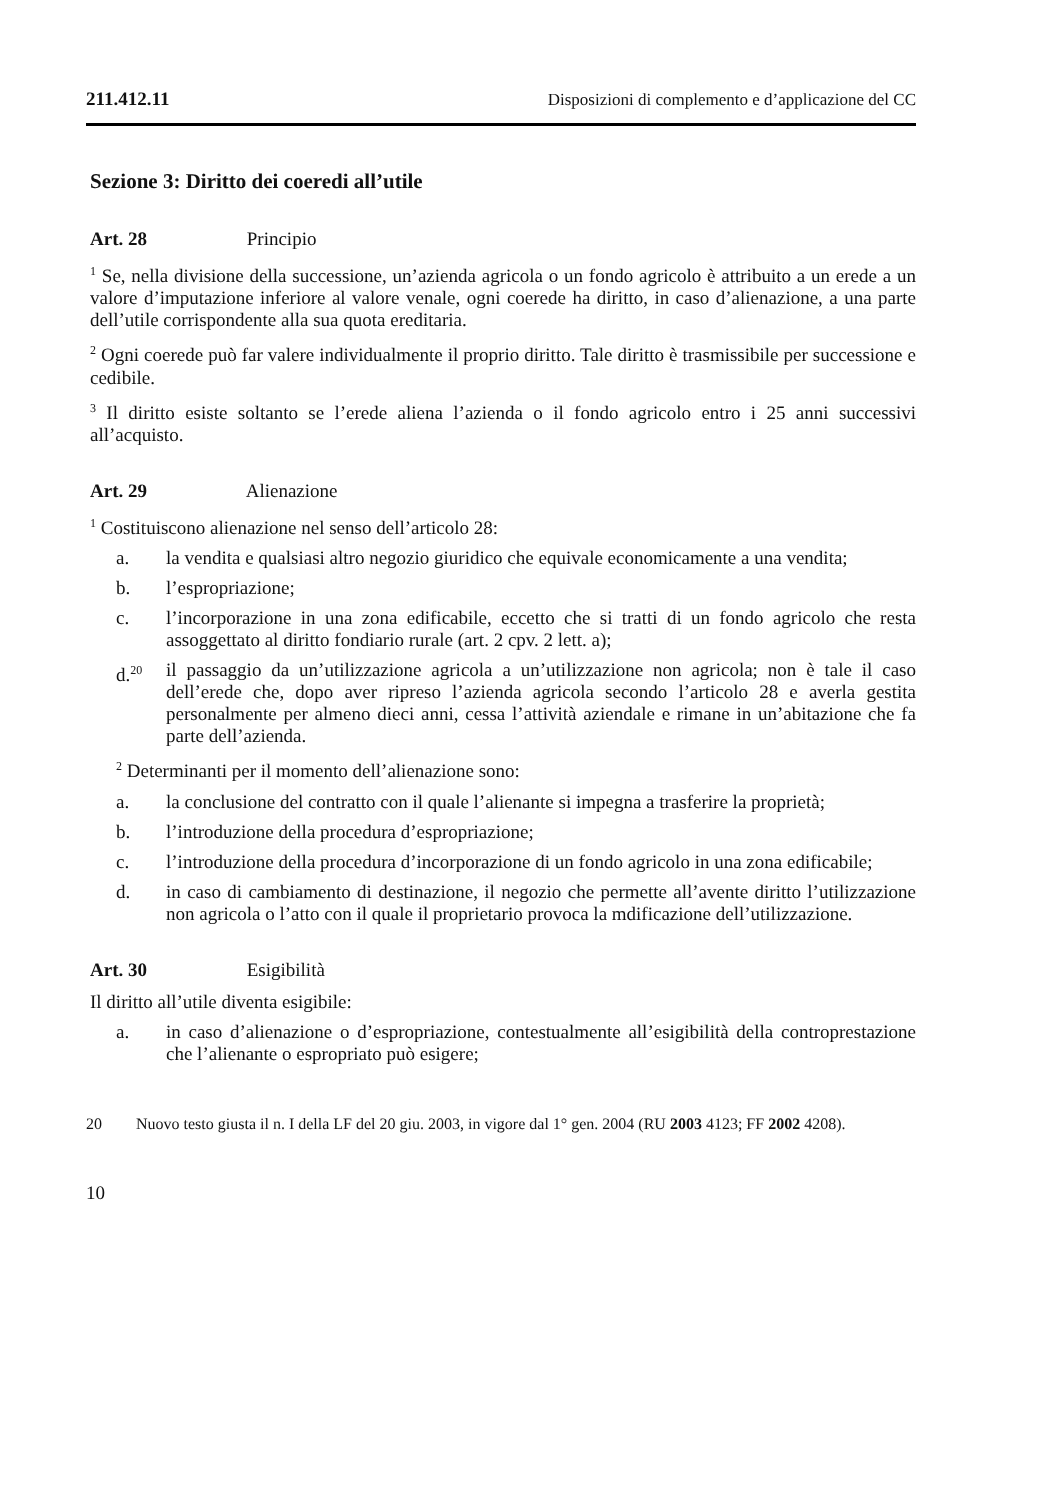211.412.11 Disposizioni di complemento e d’applicazione del CC
Sezione 3: Diritto dei coeredi all’utile
Art. 28 Principio
<sup>1</sup> Se, nella divisione della successione, un’azienda agricola o un fondo agricolo è attribuito a un erede a un valore d’imputazione inferiore al valore venale, ogni coerede ha diritto, in caso d’alienazione, a una parte dell’utile corrispondente alla sua quota ereditaria.
<sup>2</sup> Ogni coerede può far valere individualmente il proprio diritto. Tale diritto è trasmissibile per successione e cedibile.
<sup>3</sup> Il diritto esiste soltanto se l’erede aliena l’azienda o il fondo agricolo entro i 25 anni successivi all’acquisto.
Art. 29 Alienazione
<sup>1</sup> Costituiscono alienazione nel senso dell’articolo 28:
a. la vendita e qualsiasi altro negozio giuridico che equivale economicamente a una vendita;
b. l’espropriazione;
c. l’incorporazione in una zona edificabile, eccetto che si tratti di un fondo agricolo che resta assoggettato al diritto fondiario rurale (art. 2 cpv. 2 lett. a);
d.<sup>20</sup> il passaggio da un’utilizzazione agricola a un’utilizzazione non agricola; non è tale il caso dell’erede che, dopo aver ripreso l’azienda agricola secondo l’articolo 28 e averla gestita personalmente per almeno dieci anni, cessa l’attività aziendale e rimane in un’abitazione che fa parte dell’azienda.
<sup>2</sup> Determinanti per il momento dell’alienazione sono:
a. la conclusione del contratto con il quale l’alienante si impegna a trasferire la proprietà;
b. l’introduzione della procedura d’espropriazione;
c. l’introduzione della procedura d’incorporazione di un fondo agricolo in una zona edificabile;
d. in caso di cambiamento di destinazione, il negozio che permette all’avente diritto l’utilizzazione non agricola o l’atto con il quale il proprietario provoca la mdificazione dell’utilizzazione.
Art. 30 Esigibilità
Il diritto all’utile diventa esigibile:
a. in caso d’alienazione o d’espropriazione, contestualmente all’esigibilità della controprestazione che l’alienante o espropriato può esigere;
20 Nuovo testo giusta il n. I della LF del 20 giu. 2003, in vigore dal 1° gen. 2004 (RU 2003 4123; FF 2002 4208).
10